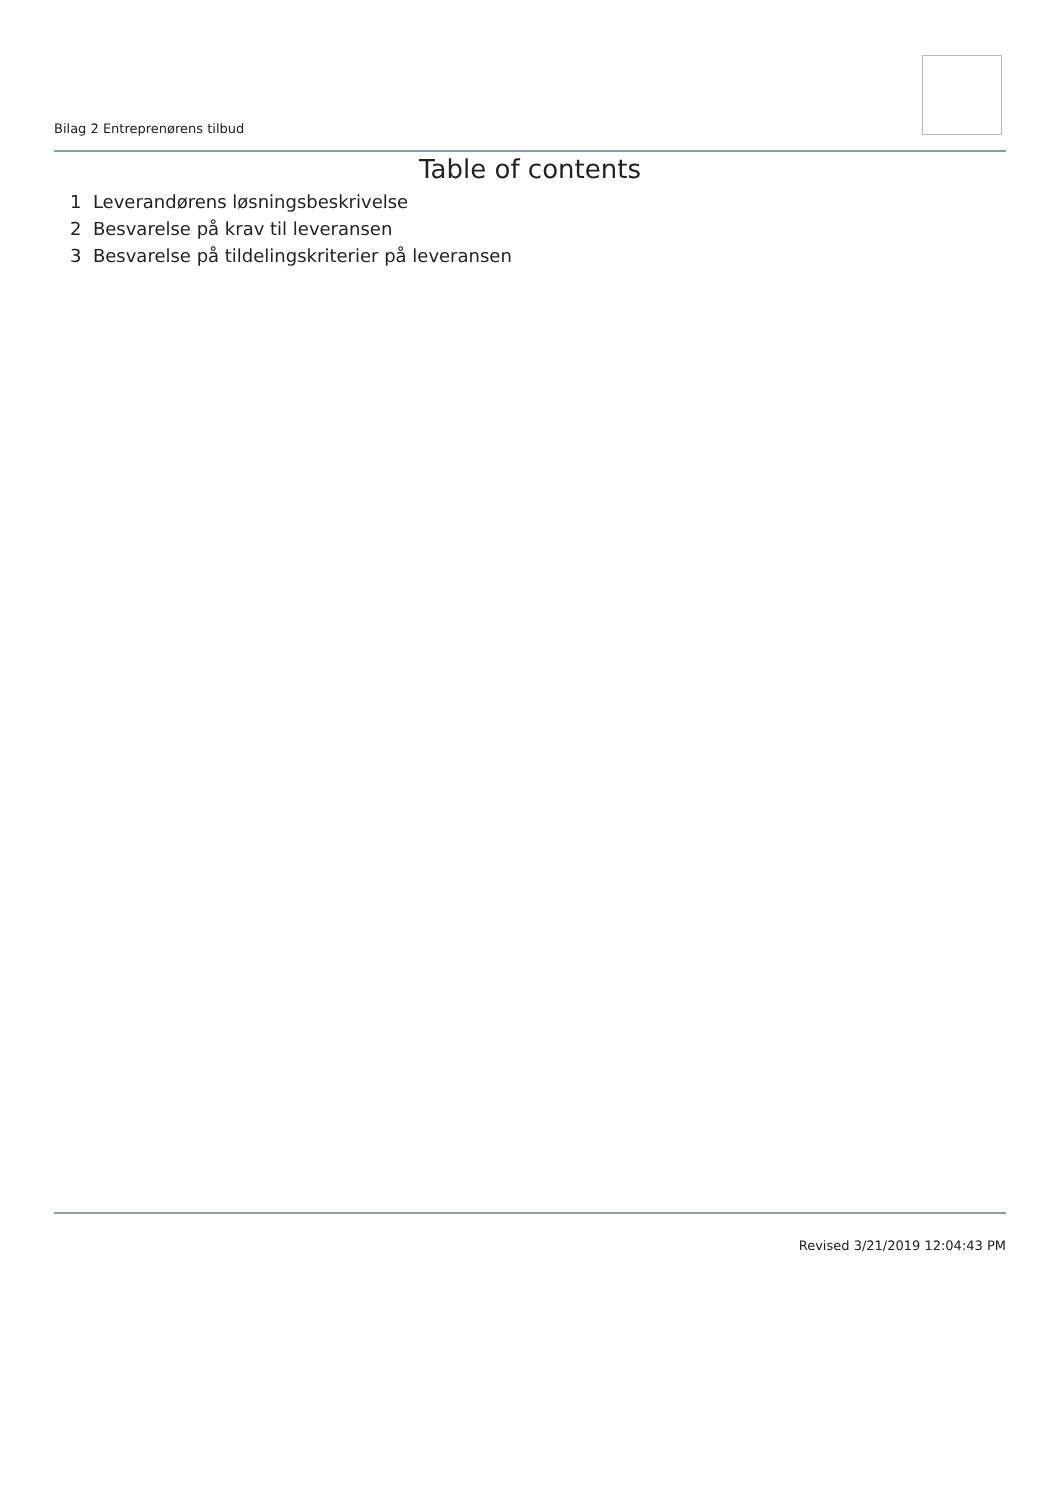Bilag 2 Entreprenørens tilbud
Table of contents
1 Leverandørens løsningsbeskrivelse
2 Besvarelse på krav til leveransen
3 Besvarelse på tildelingskriterier på leveransen
Revised 3/21/2019 12:04:43 PM